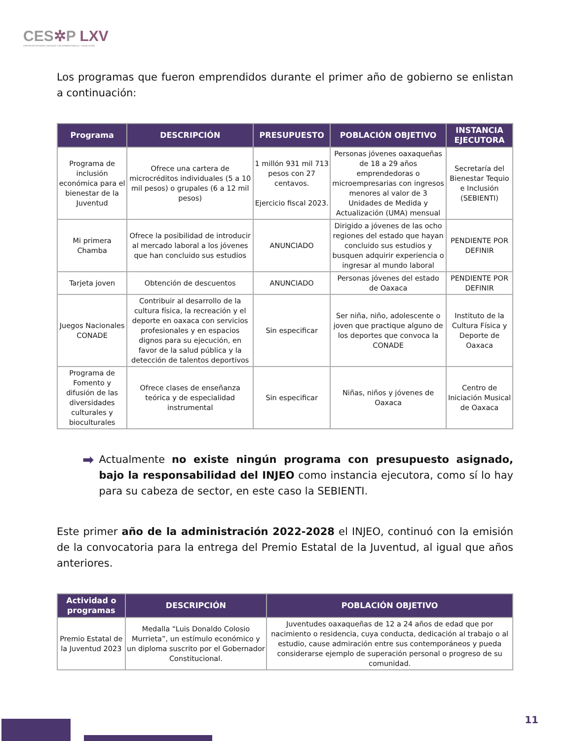CES✲P LXV
CENTRO DE ESTUDIOS SOCIALES Y DE OPINIÓN PÚBLICA · LEGISLATURA
Los programas que fueron emprendidos durante el primer año de gobierno se enlistan a continuación:
| Programa | DESCRIPCIÓN | PRESUPUESTO | POBLACIÓN OBJETIVO | INSTANCIA EJECUTORA |
| --- | --- | --- | --- | --- |
| Programa de inclusión económica para el bienestar de la Juventud | Ofrece una cartera de microcréditos individuales (5 a 10 mil pesos) o grupales (6 a 12 mil pesos) | 1 millón 931 mil 713 pesos con 27 centavos. Ejercicio fiscal 2023. | Personas jóvenes oaxaqueñas de 18 a 29 años emprendedoras o microempresarias con ingresos menores al valor de 3 Unidades de Medida y Actualización (UMA) mensual | Secretaría del Bienestar Tequio e Inclusión (SEBIENTI) |
| Mi primera Chamba | Ofrece la posibilidad de introducir al mercado laboral a los jóvenes que han concluido sus estudios | ANUNCIADO | Dirigido a jóvenes de las ocho regiones del estado que hayan concluido sus estudios y busquen adquirir experiencia o ingresar al mundo laboral | PENDIENTE POR DEFINIR |
| Tarjeta joven | Obtención de descuentos | ANUNCIADO | Personas jóvenes del estado de Oaxaca | PENDIENTE POR DEFINIR |
| Juegos Nacionales CONADE | Contribuir al desarrollo de la cultura física, la recreación y el deporte en oaxaca con servicios profesionales y en espacios dignos para su ejecución, en favor de la salud pública y la detección de talentos deportivos | Sin especificar | Ser niña, niño, adolescente o joven que practique alguno de los deportes que convoca la CONADE | Instituto de la Cultura Física y Deporte de Oaxaca |
| Programa de Fomento y difusión de las diversidades culturales y bioculturales | Ofrece clases de enseñanza teórica y de especialidad instrumental | Sin especificar | Niñas, niños y jóvenes de Oaxaca | Centro de Iniciación Musical de Oaxaca |
➡
Actualmente no existe ningún programa con presupuesto asignado, bajo la responsabilidad del INJEO como instancia ejecutora, como sí lo hay para su cabeza de sector, en este caso la SEBIENTI.
Este primer año de la administración 2022-2028 el INJEO, continuó con la emisión de la convocatoria para la entrega del Premio Estatal de la Juventud, al igual que años anteriores.
| Actividad o programas | DESCRIPCIÓN | POBLACIÓN OBJETIVO |
| --- | --- | --- |
| Premio Estatal de la Juventud 2023 | Medalla “Luis Donaldo Colosio Murrieta”, un estímulo económico y un diploma suscrito por el Gobernador Constitucional. | Juventudes oaxaqueñas de 12 a 24 años de edad que por nacimiento o residencia, cuya conducta, dedicación al trabajo o al estudio, cause admiración entre sus contemporáneos y pueda considerarse ejemplo de superación personal o progreso de su comunidad. |
11